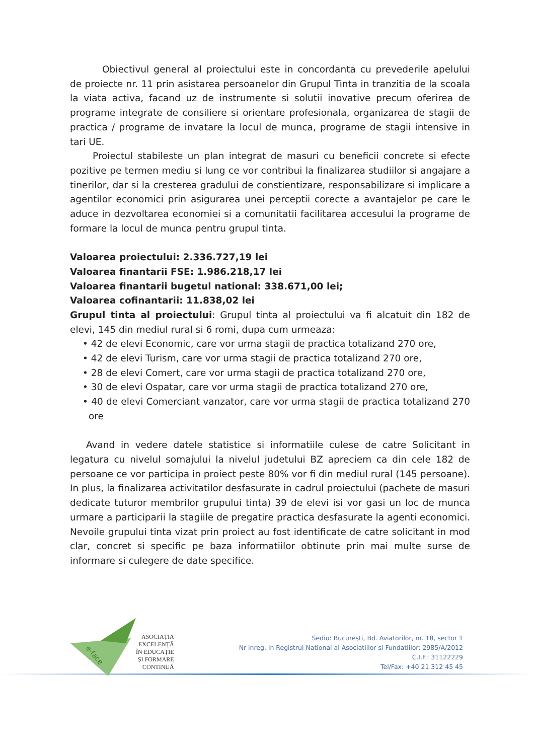Obiectivul general al proiectului este in concordanta cu prevederile apelului de proiecte nr. 11 prin asistarea persoanelor din Grupul Tinta in tranzitia de la scoala la viata activa, facand uz de instrumente si solutii inovative precum oferirea de programe integrate de consiliere si orientare profesionala, organizarea de stagii de practica / programe de invatare la locul de munca, programe de stagii intensive in tari UE.
Proiectul stabileste un plan integrat de masuri cu beneficii concrete si efecte pozitive pe termen mediu si lung ce vor contribui la finalizarea studiilor si angajare a tinerilor, dar si la cresterea gradului de constientizare, responsabilizare si implicare a agentilor economici prin asigurarea unei perceptii corecte a avantajelor pe care le aduce in dezvoltarea economiei si a comunitatii facilitarea accesului la programe de formare la locul de munca pentru grupul tinta.
Valoarea proiectului: 2.336.727,19 lei
Valoarea finantarii FSE: 1.986.218,17 lei
Valoarea finantarii bugetul national: 338.671,00 lei;
Valoarea cofinantarii: 11.838,02 lei
Grupul tinta al proiectului: Grupul tinta al proiectului va fi alcatuit din 182 de elevi, 145 din mediul rural si 6 romi, dupa cum urmeaza:
• 42 de elevi Economic, care vor urma stagii de practica totalizand 270 ore,
• 42 de elevi Turism, care vor urma stagii de practica totalizand 270 ore,
• 28 de elevi Comert, care vor urma stagii de practica totalizand 270 ore,
• 30 de elevi Ospatar, care vor urma stagii de practica totalizand 270 ore,
• 40 de elevi Comerciant vanzator, care vor urma stagii de practica totalizand 270 ore
Avand in vedere datele statistice si informatiile culese de catre Solicitant in legatura cu nivelul somajului la nivelul judetului BZ apreciem ca din cele 182 de persoane ce vor participa in proiect peste 80% vor fi din mediul rural (145 persoane). In plus, la finalizarea activitatilor desfasurate in cadrul proiectului (pachete de masuri dedicate tuturor membrilor grupului tinta) 39 de elevi isi vor gasi un loc de munca urmare a participarii la stagiile de pregatire practica desfasurate la agenti economici. Nevoile grupului tinta vizat prin proiect au fost identificate de catre solicitant in mod clar, concret si specific pe baza informatiilor obtinute prin mai multe surse de informare si culegere de date specifice.
e-face
ASOCIAȚIA
EXCELENȚĂ
ÎN EDUCAȚIE
ȘI FORMARE
CONTINUĂ
Sediu: București, Bd. Aviatorilor, nr. 18, sector 1
Nr inreg. in Registrul National al Asociatiilor si Fundatiilor: 2985/A/2012
C.I.F.: 31122229
Tel/Fax: +40 21 312 45 45